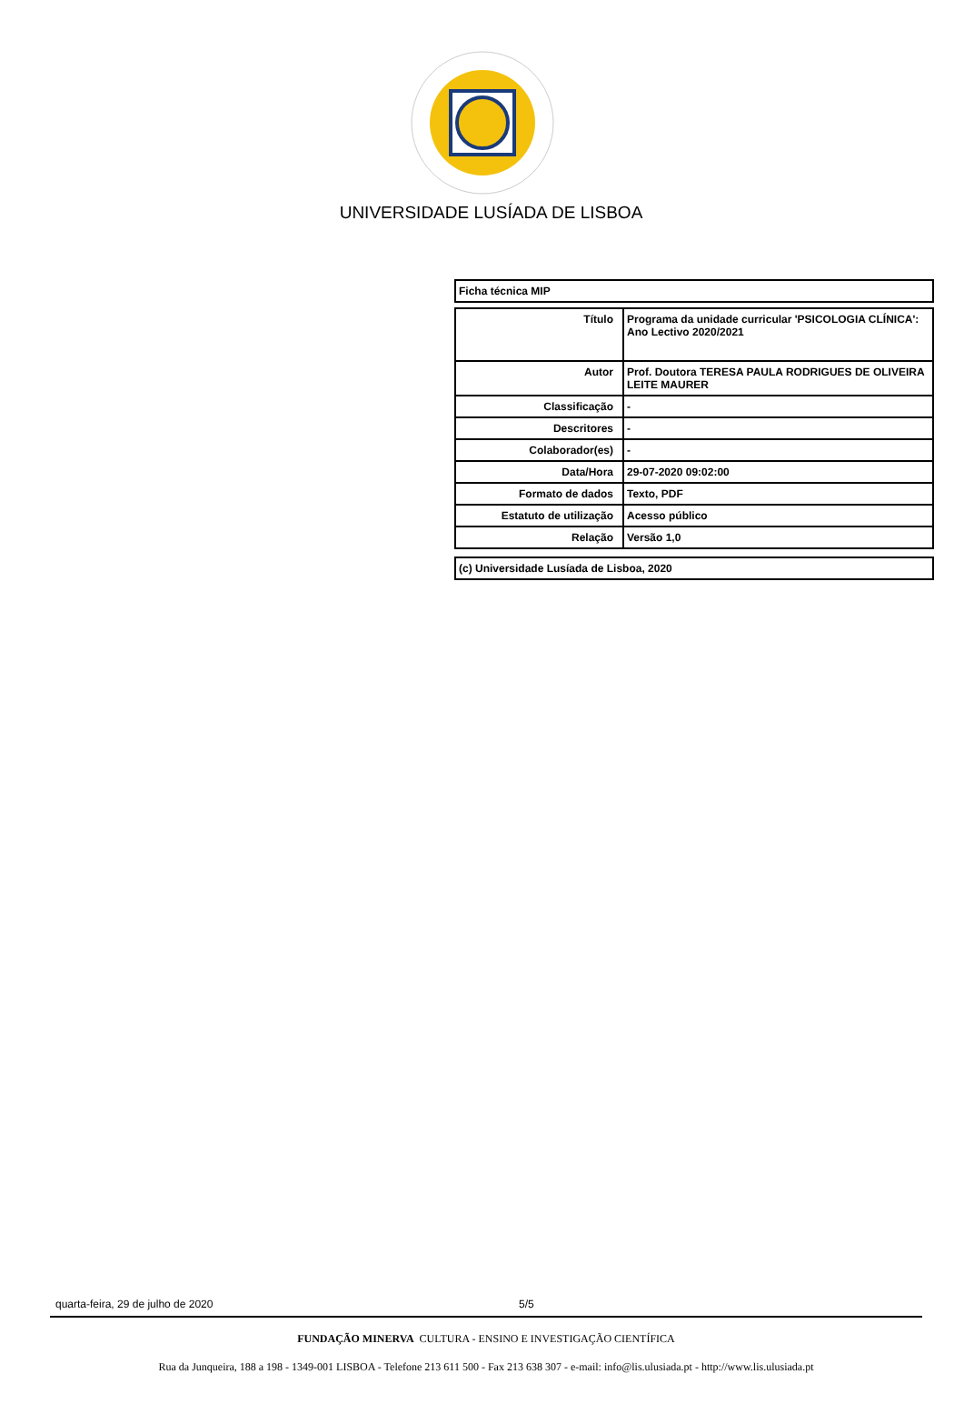UNIVERSIDADE LUSÍADA DE LISBOA
Ficha técnica MIP
| Título | Programa da unidade curricular 'PSICOLOGIA CLÍNICA': Ano Lectivo 2020/2021 |
| Autor | Prof. Doutora TERESA PAULA RODRIGUES DE OLIVEIRA LEITE MAURER |
| Classificação | - |
| Descritores | - |
| Colaborador(es) | - |
| Data/Hora | 29-07-2020 09:02:00 |
| Formato de dados | Texto, PDF |
| Estatuto de utilização | Acesso público |
| Relação | Versão 1,0 |
(c) Universidade Lusíada de Lisboa, 2020
quarta-feira, 29 de julho de 2020 5/5
FUNDAÇÃO MINERVA CULTURA - ENSINO E INVESTIGAÇÃO CIENTÍFICA
Rua da Junqueira, 188 a 198 - 1349-001 LISBOA - Telefone 213 611 500 - Fax 213 638 307 - e-mail: info@lis.ulusiada.pt - http://www.lis.ulusiada.pt